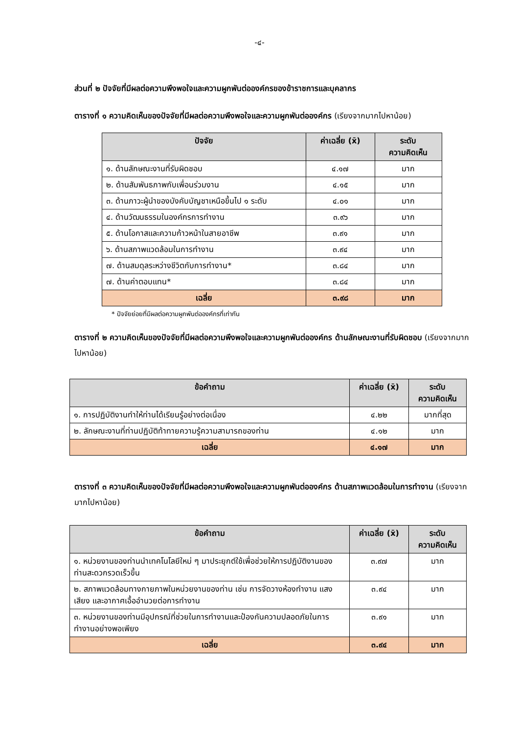-๔-
ส่วนที่ ๒ ปัจจัยที่มีผลต่อความพึงพอใจและความผูกพันต่อองค์กรของข้าราชการและบุคลากร
ตารางที่ ๑ ความคิดเห็นของปัจจัยที่มีผลต่อความพึงพอใจและความผูกพันต่อองค์กร (เรียงจากมากไปหาน้อย)
| ปัจจัย | ค่าเฉลี่ย (x̄) | ระดับ ความคิดเห็น |
| --- | --- | --- |
| ๑. ด้านลักษณะงานที่รับผิดชอบ | ๔.๑๗ | มาก |
| ๒. ด้านสัมพันธภาพกับเพื่อนร่วมงาน | ๔.๑๕ | มาก |
| ๓. ด้านภาวะผู้นำของบังคับบัญชาเหนือขึ้นไป ๑ ระดับ | ๔.๐๑ | มาก |
| ๔. ด้านวัฒนธรรมในองค์กรการทำงาน | ๓.๙๖ | มาก |
| ๕. ด้านโอกาสและความก้าวหน้าในสายอาชีพ | ๓.๙๑ | มาก |
| ๖. ด้านสภาพแวดล้อมในการทำงาน | ๓.๙๔ | มาก |
| ๗. ด้านสมดุลระหว่างชีวิตกับการทำงาน* | ๓.๘๔ | มาก |
| ๗. ด้านค่าตอบแทน* | ๓.๘๔ | มาก |
| เฉลี่ย | ๓.๙๘ | มาก |
* ปัจจัยย่อยที่มีผลต่อความผูกพันต่อองค์กรที่เท่ากัน
ตารางที่ ๒ ความคิดเห็นของปัจจัยที่มีผลต่อความพึงพอใจและความผูกพันต่อองค์กร ด้านลักษณะงานที่รับผิดชอบ (เรียงจากมากไปหาน้อย)
| ข้อคำถาม | ค่าเฉลี่ย (x̄) | ระดับ ความคิดเห็น |
| --- | --- | --- |
| ๑. การปฏิบัติงานทำให้ท่านได้เรียนรู้อย่างต่อเนื่อง | ๔.๒๒ | มากที่สุด |
| ๒. ลักษณะงานที่ท่านปฏิบัติท้าทายความรู้ความสามารถของท่าน | ๔.๑๒ | มาก |
| เฉลี่ย | ๔.๑๗ | มาก |
ตารางที่ ๓ ความคิดเห็นของปัจจัยที่มีผลต่อความพึงพอใจและความผูกพันต่อองค์กร ด้านสภาพแวดล้อมในการทำงาน (เรียงจากมากไปหาน้อย)
| ข้อคำถาม | ค่าเฉลี่ย (x̄) | ระดับ ความคิดเห็น |
| --- | --- | --- |
| ๑. หน่วยงานของท่านนำเทคโนโลยีใหม่ ๆ มาประยุกต์ใช้เพื่อช่วยให้การปฏิบัติงานของท่านสะดวกรวดเร็วขึ้น | ๓.๙๗ | มาก |
| ๒. สภาพแวดล้อมทางกายภาพในหน่วยงานของท่าน เช่น การจัดวางห้องทำงาน แสง เสียง และอากาศเอื้ออำนวยต่อการทำงาน | ๓.๙๔ | มาก |
| ๓. หน่วยงานของท่านมีอุปกรณ์ที่ช่วยในการทำงานและป้องกันความปลอดภัยในการทำงานอย่างพอเพียง | ๓.๙๑ | มาก |
| เฉลี่ย | ๓.๙๔ | มาก |